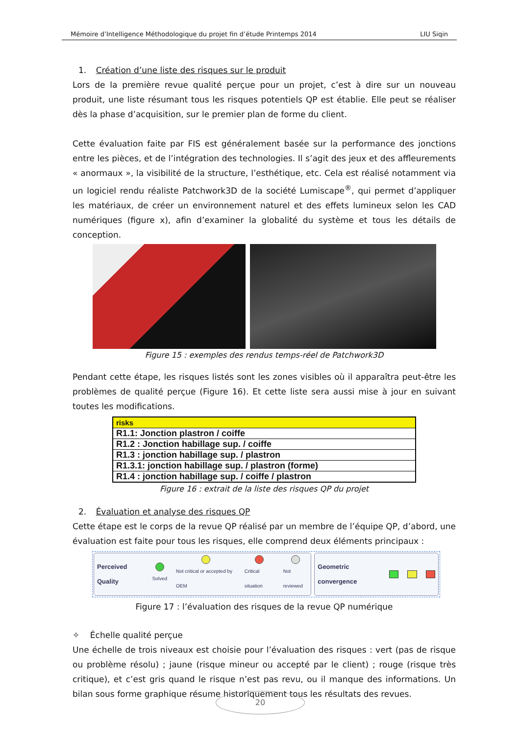Mémoire d’Intelligence Méthodologique du projet fin d’étude Printemps 2014 LIU Siqin
1. Création d’une liste des risques sur le produit
Lors de la première revue qualité perçue pour un projet, c’est à dire sur un nouveau produit, une liste résumant tous les risques potentiels QP est établie. Elle peut se réaliser dès la phase d’acquisition, sur le premier plan de forme du client.
Cette évaluation faite par FIS est généralement basée sur la performance des jonctions entre les pièces, et de l’intégration des technologies. Il s’agit des jeux et des affleurements « anormaux », la visibilité de la structure, l’esthétique, etc. Cela est réalisé notamment via un logiciel rendu réaliste Patchwork3D de la société Lumiscape<sup>®</sup>, qui permet d’appliquer les matériaux, de créer un environnement naturel et des effets lumineux selon les CAD numériques (figure x), afin d’examiner la globalité du système et tous les détails de conception.
Figure 15 : exemples des rendus temps-réel de Patchwork3D
Pendant cette étape, les risques listés sont les zones visibles où il apparaîtra peut-être les problèmes de qualité perçue (Figure 16). Et cette liste sera aussi mise à jour en suivant toutes les modifications.
| risks |
| --- |
| R1.1: Jonction plastron / coiffe |
| R1.2 : Jonction habillage sup. / coiffe |
| R1.3 : jonction habillage sup. / plastron |
| R1.3.1: jonction habillage sup. / plastron (forme) |
| R1.4 : jonction habillage sup. / coiffe / plastron |
Figure 16 : extrait de la liste des risques QP du projet
2. Évaluation et analyse des risques QP
Cette étape est le corps de la revue QP réalisé par un membre de l’équipe QP, d’abord, une évaluation est faite pour tous les risques, elle comprend deux éléments principaux :
Perceived Quality
Solved
Not critical or accepted by OEM
Critical situation Not reviewed
Geometric convergence
Figure 17 : l’évaluation des risques de la revue QP numérique
✧ Échelle qualité perçue
Une échelle de trois niveaux est choisie pour l’évaluation des risques : vert (pas de risque ou problème résolu) ; jaune (risque mineur ou accepté par le client) ; rouge (risque très critique), et c’est gris quand le risque n’est pas revu, ou il manque des informations. Un bilan sous forme graphique résume historiquement tous les résultats des revues.
20